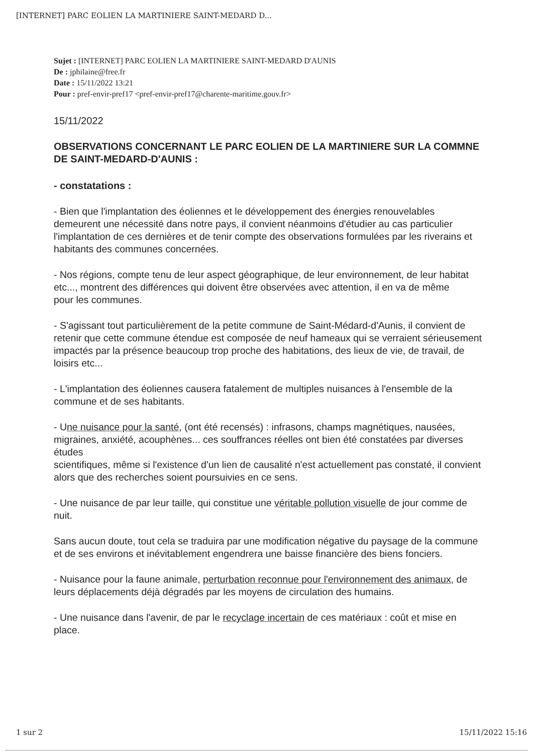[INTERNET] PARC EOLIEN LA MARTINIERE SAINT-MEDARD D...
Sujet : [INTERNET] PARC EOLIEN LA MARTINIERE SAINT-MEDARD D'AUNIS
De : jphilaine@free.fr
Date : 15/11/2022 13:21
Pour : pref-envir-pref17 <pref-envir-pref17@charente-maritime.gouv.fr>
15/11/2022
OBSERVATIONS CONCERNANT LE PARC EOLIEN DE LA MARTINIERE SUR LA COMMNE DE SAINT-MEDARD-D'AUNIS :
- constatations :
- Bien que l'implantation des éoliennes et le développement des énergies renouvelables demeurent une nécessité dans notre pays, il convient néanmoins d'étudier au cas particulier
l'implantation de ces dernières et de tenir compte des observations formulées par les riverains et habitants des communes concernées.
- Nos régions, compte tenu de leur aspect géographique, de leur environnement, de leur habitat etc..., montrent des différences qui doivent être observées avec attention, il en va de même
pour les communes.
- S'agissant tout particulièrement de la petite commune de Saint-Médard-d'Aunis, il convient de retenir que cette commune étendue est composée de neuf hameaux qui se verraient sérieusement
impactés par la présence beaucoup trop proche des habitations, des lieux de vie, de travail, de loisirs etc...
- L'implantation des éoliennes causera fatalement de multiples nuisances à l'ensemble de la commune et de ses habitants.
- Une nuisance pour la santé, (ont été recensés) : infrasons, champs magnétiques, nausées, migraines, anxiété, acouphènes... ces souffrances réelles ont bien été constatées par diverses études
scientifiques, même si l'existence d'un lien de causalité n'est actuellement pas constaté, il convient alors que des recherches soient poursuivies en ce sens.
- Une nuisance de par leur taille, qui constitue une véritable pollution visuelle de jour comme de nuit.
Sans aucun doute, tout cela se traduira par une modification négative du paysage de la commune et de ses environs et inévitablement engendrera une baisse financière des biens fonciers.
- Nuisance pour la faune animale, perturbation reconnue pour l'environnement des animaux, de leurs déplacements déjà dégradés par les moyens de circulation des humains.
- Une nuisance dans l'avenir, de par le recyclage incertain de ces matériaux : coût et mise en place.
1 sur 2 15/11/2022 15:16